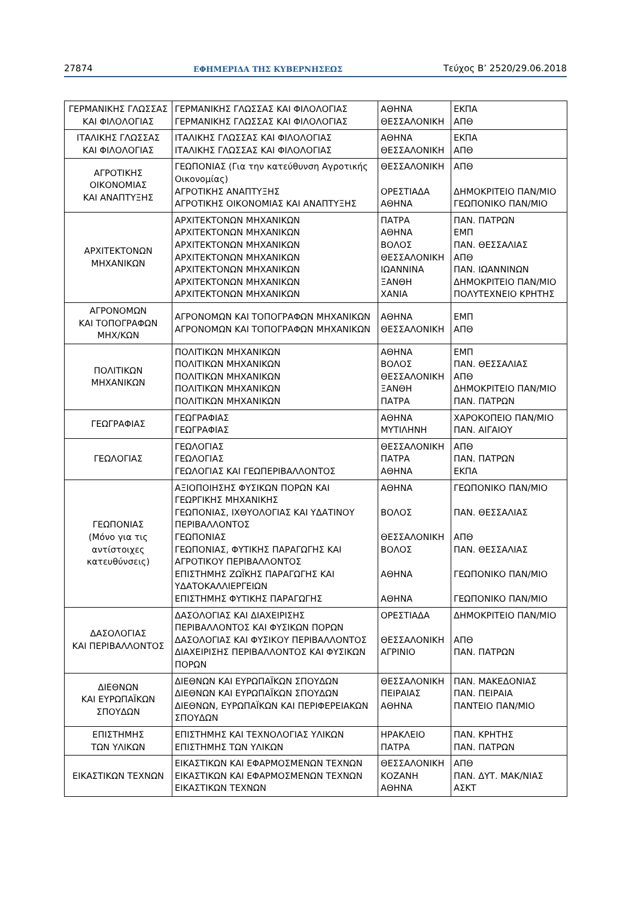27874 ΕΦΗΜΕΡΙΔΑ ΤΗΣ ΚΥΒΕΡΝΗΣΕΩΣ Τεύχος Β’ 2520/29.06.2018
| ΓΕΡΜΑΝΙΚΗΣ ΓΛΩΣΣΑΣ ΚΑΙ ΦΙΛΟΛΟΓΙΑΣ | ΓΕΡΜΑΝΙΚΗΣ ΓΛΩΣΣΑΣ ΚΑΙ ΦΙΛΟΛΟΓΙΑΣ ΓΕΡΜΑΝΙΚΗΣ ΓΛΩΣΣΑΣ ΚΑΙ ΦΙΛΟΛΟΓΙΑΣ | ΑΘΗΝΑ ΘΕΣΣΑΛΟΝΙΚΗ | ΕΚΠΑ ΑΠΘ |
| ΙΤΑΛΙΚΗΣ ΓΛΩΣΣΑΣ ΚΑΙ ΦΙΛΟΛΟΓΙΑΣ | ΙΤΑΛΙΚΗΣ ΓΛΩΣΣΑΣ ΚΑΙ ΦΙΛΟΛΟΓΙΑΣ ΙΤΑΛΙΚΗΣ ΓΛΩΣΣΑΣ ΚΑΙ ΦΙΛΟΛΟΓΙΑΣ | ΑΘΗΝΑ ΘΕΣΣΑΛΟΝΙΚΗ | ΕΚΠΑ ΑΠΘ |
| ΑΓΡΟΤΙΚΗΣ ΟΙΚΟΝΟΜΙΑΣ ΚΑΙ ΑΝΑΠΤΥΞΗΣ | ΓΕΩΠΟΝΙΑΣ (Για την κατεύθυνση Αγροτικής Οικονομίας) ΑΓΡΟΤΙΚΗΣ ΑΝΑΠΤΥΞΗΣ ΑΓΡΟΤΙΚΗΣ ΟΙΚΟΝΟΜΙΑΣ ΚΑΙ ΑΝΑΠΤΥΞΗΣ | ΘΕΣΣΑΛΟΝΙΚΗ ΟΡΕΣΤΙΑΔΑ ΑΘΗΝΑ | ΑΠΘ ΔΗΜΟΚΡΙΤΕΙΟ ΠΑΝ/ΜΙΟ ΓΕΩΠΟΝΙΚΟ ΠΑΝ/ΜΙΟ |
| ΑΡΧΙΤΕΚΤΟΝΩΝ ΜΗΧΑΝΙΚΩΝ | ΑΡΧΙΤΕΚΤΟΝΩΝ ΜΗΧΑΝΙΚΩΝ ΑΡΧΙΤΕΚΤΟΝΩΝ ΜΗΧΑΝΙΚΩΝ ΑΡΧΙΤΕΚΤΟΝΩΝ ΜΗΧΑΝΙΚΩΝ ΑΡΧΙΤΕΚΤΟΝΩΝ ΜΗΧΑΝΙΚΩΝ ΑΡΧΙΤΕΚΤΟΝΩΝ ΜΗΧΑΝΙΚΩΝ ΑΡΧΙΤΕΚΤΟΝΩΝ ΜΗΧΑΝΙΚΩΝ ΑΡΧΙΤΕΚΤΟΝΩΝ ΜΗΧΑΝΙΚΩΝ | ΠΑΤΡΑ ΑΘΗΝΑ ΒΟΛΟΣ ΘΕΣΣΑΛΟΝΙΚΗ ΙΩΑΝΝΙΝΑ ΞΑΝΘΗ ΧΑΝΙΑ | ΠΑΝ. ΠΑΤΡΩΝ ΕΜΠ ΠΑΝ. ΘΕΣΣΑΛΙΑΣ ΑΠΘ ΠΑΝ. ΙΩΑΝΝΙΝΩΝ ΔΗΜΟΚΡΙΤΕΙΟ ΠΑΝ/ΜΙΟ ΠΟΛΥΤΕΧΝΕΙΟ ΚΡΗΤΗΣ |
| ΑΓΡΟΝΟΜΩΝ ΚΑΙ ΤΟΠΟΓΡΑΦΩΝ ΜΗΧ/ΚΩΝ | ΑΓΡΟΝΟΜΩΝ ΚΑΙ ΤΟΠΟΓΡΑΦΩΝ ΜΗΧΑΝΙΚΩΝ ΑΓΡΟΝΟΜΩΝ ΚΑΙ ΤΟΠΟΓΡΑΦΩΝ ΜΗΧΑΝΙΚΩΝ | ΑΘΗΝΑ ΘΕΣΣΑΛΟΝΙΚΗ | ΕΜΠ ΑΠΘ |
| ΠΟΛΙΤΙΚΩΝ ΜΗΧΑΝΙΚΩΝ | ΠΟΛΙΤΙΚΩΝ ΜΗΧΑΝΙΚΩΝ ΠΟΛΙΤΙΚΩΝ ΜΗΧΑΝΙΚΩΝ ΠΟΛΙΤΙΚΩΝ ΜΗΧΑΝΙΚΩΝ ΠΟΛΙΤΙΚΩΝ ΜΗΧΑΝΙΚΩΝ ΠΟΛΙΤΙΚΩΝ ΜΗΧΑΝΙΚΩΝ | ΑΘΗΝΑ ΒΟΛΟΣ ΘΕΣΣΑΛΟΝΙΚΗ ΞΑΝΘΗ ΠΑΤΡΑ | ΕΜΠ ΠΑΝ. ΘΕΣΣΑΛΙΑΣ ΑΠΘ ΔΗΜΟΚΡΙΤΕΙΟ ΠΑΝ/ΜΙΟ ΠΑΝ. ΠΑΤΡΩΝ |
| ΓΕΩΓΡΑΦΙΑΣ | ΓΕΩΓΡΑΦΙΑΣ ΓΕΩΓΡΑΦΙΑΣ | ΑΘΗΝΑ ΜΥΤΙΛΗΝΗ | ΧΑΡΟΚΟΠΕΙΟ ΠΑΝ/ΜΙΟ ΠΑΝ. ΑΙΓΑΙΟΥ |
| ΓΕΩΛΟΓΙΑΣ | ΓΕΩΛΟΓΙΑΣ ΓΕΩΛΟΓΙΑΣ ΓΕΩΛΟΓΙΑΣ ΚΑΙ ΓΕΩΠΕΡΙΒΑΛΛΟΝΤΟΣ | ΘΕΣΣΑΛΟΝΙΚΗ ΠΑΤΡΑ ΑΘΗΝΑ | ΑΠΘ ΠΑΝ. ΠΑΤΡΩΝ ΕΚΠΑ |
| ΓΕΩΠΟΝΙΑΣ (Μόνο για τις αντίστοιχες κατευθύνσεις) | ΑΞΙΟΠΟΙΗΣΗΣ ΦΥΣΙΚΩΝ ΠΟΡΩΝ ΚΑΙ ΓΕΩΡΓΙΚΗΣ ΜΗΧΑΝΙΚΗΣ ΓΕΩΠΟΝΙΑΣ, ΙΧΘΥΟΛΟΓΙΑΣ ΚΑΙ ΥΔΑΤΙΝΟΥ ΠΕΡΙΒΑΛΛΟΝΤΟΣ ΓΕΩΠΟΝΙΑΣ ΓΕΩΠΟΝΙΑΣ, ΦΥΤΙΚΗΣ ΠΑΡΑΓΩΓΗΣ ΚΑΙ ΑΓΡΟΤΙΚΟΥ ΠΕΡΙΒΑΛΛΟΝΤΟΣ ΕΠΙΣΤΗΜΗΣ ΖΩΪΚΗΣ ΠΑΡΑΓΩΓΗΣ ΚΑΙ ΥΔΑΤΟΚΑΛΛΙΕΡΓΕΙΩΝ ΕΠΙΣΤΗΜΗΣ ΦΥΤΙΚΗΣ ΠΑΡΑΓΩΓΗΣ | ΑΘΗΝΑ ΒΟΛΟΣ ΘΕΣΣΑΛΟΝΙΚΗ ΒΟΛΟΣ ΑΘΗΝΑ ΑΘΗΝΑ | ΓΕΩΠΟΝΙΚΟ ΠΑΝ/ΜΙΟ ΠΑΝ. ΘΕΣΣΑΛΙΑΣ ΑΠΘ ΠΑΝ. ΘΕΣΣΑΛΙΑΣ ΓΕΩΠΟΝΙΚΟ ΠΑΝ/ΜΙΟ ΓΕΩΠΟΝΙΚΟ ΠΑΝ/ΜΙΟ |
| ΔΑΣΟΛΟΓΙΑΣ ΚΑΙ ΠΕΡΙΒΑΛΛΟΝΤΟΣ | ΔΑΣΟΛΟΓΙΑΣ ΚΑΙ ΔΙΑΧΕΙΡΙΣΗΣ ΠΕΡΙΒΑΛΛΟΝΤΟΣ ΚΑΙ ΦΥΣΙΚΩΝ ΠΟΡΩΝ ΔΑΣΟΛΟΓΙΑΣ ΚΑΙ ΦΥΣΙΚΟΥ ΠΕΡΙΒΑΛΛΟΝΤΟΣ ΔΙΑΧΕΙΡΙΣΗΣ ΠΕΡΙΒΑΛΛΟΝΤΟΣ ΚΑΙ ΦΥΣΙΚΩΝ ΠΟΡΩΝ | ΟΡΕΣΤΙΑΔΑ ΘΕΣΣΑΛΟΝΙΚΗ ΑΓΡΙΝΙΟ | ΔΗΜΟΚΡΙΤΕΙΟ ΠΑΝ/ΜΙΟ ΑΠΘ ΠΑΝ. ΠΑΤΡΩΝ |
| ΔΙΕΘΝΩΝ ΚΑΙ ΕΥΡΩΠΑΪΚΩΝ ΣΠΟΥΔΩΝ | ΔΙΕΘΝΩΝ ΚΑΙ ΕΥΡΩΠΑΪΚΩΝ ΣΠΟΥΔΩΝ ΔΙΕΘΝΩΝ ΚΑΙ ΕΥΡΩΠΑΪΚΩΝ ΣΠΟΥΔΩΝ ΔΙΕΘΝΩΝ, ΕΥΡΩΠΑΪΚΩΝ ΚΑΙ ΠΕΡΙΦΕΡΕΙΑΚΩΝ ΣΠΟΥΔΩΝ | ΘΕΣΣΑΛΟΝΙΚΗ ΠΕΙΡΑΙΑΣ ΑΘΗΝΑ | ΠΑΝ. ΜΑΚΕΔΟΝΙΑΣ ΠΑΝ. ΠΕΙΡΑΙΑ ΠΑΝΤΕΙΟ ΠΑΝ/ΜΙΟ |
| ΕΠΙΣΤΗΜΗΣ ΤΩΝ ΥΛΙΚΩΝ | ΕΠΙΣΤΗΜΗΣ ΚΑΙ ΤΕΧΝΟΛΟΓΙΑΣ ΥΛΙΚΩΝ ΕΠΙΣΤΗΜΗΣ ΤΩΝ ΥΛΙΚΩΝ | ΗΡΑΚΛΕΙΟ ΠΑΤΡΑ | ΠΑΝ. ΚΡΗΤΗΣ ΠΑΝ. ΠΑΤΡΩΝ |
| ΕΙΚΑΣΤΙΚΩΝ ΤΕΧΝΩΝ | ΕΙΚΑΣΤΙΚΩΝ ΚΑΙ ΕΦΑΡΜΟΣΜΕΝΩΝ ΤΕΧΝΩΝ ΕΙΚΑΣΤΙΚΩΝ ΚΑΙ ΕΦΑΡΜΟΣΜΕΝΩΝ ΤΕΧΝΩΝ ΕΙΚΑΣΤΙΚΩΝ ΤΕΧΝΩΝ | ΘΕΣΣΑΛΟΝΙΚΗ ΚΟΖΑΝΗ ΑΘΗΝΑ | ΑΠΘ ΠΑΝ. ΔΥΤ. ΜΑΚ/ΝΙΑΣ ΑΣΚΤ |